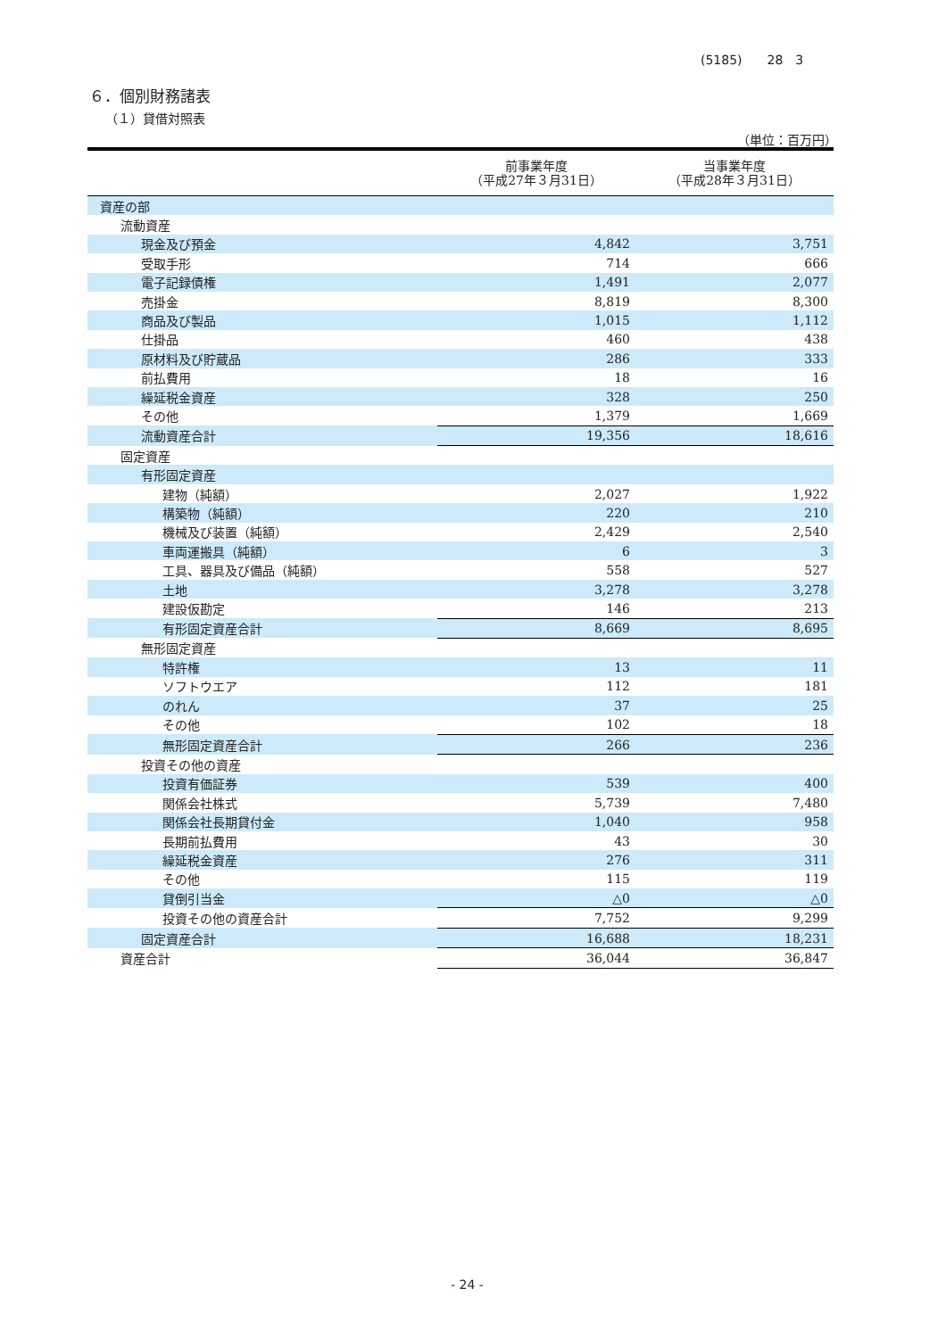(5185)　　28　3
６．個別財務諸表
（１）貸借対照表
（単位：百万円）
| | 前事業年度 （平成27年３月31日） | 当事業年度 （平成28年３月31日） |
| --- | --- | --- |
| 資産の部 | | |
| 流動資産 | | |
| 現金及び預金 | 4,842 | 3,751 |
| 受取手形 | 714 | 666 |
| 電子記録債権 | 1,491 | 2,077 |
| 売掛金 | 8,819 | 8,300 |
| 商品及び製品 | 1,015 | 1,112 |
| 仕掛品 | 460 | 438 |
| 原材料及び貯蔵品 | 286 | 333 |
| 前払費用 | 18 | 16 |
| 繰延税金資産 | 328 | 250 |
| その他 | 1,379 | 1,669 |
| 流動資産合計 | 19,356 | 18,616 |
| 固定資産 | | |
| 有形固定資産 | | |
| 建物（純額） | 2,027 | 1,922 |
| 構築物（純額） | 220 | 210 |
| 機械及び装置（純額） | 2,429 | 2,540 |
| 車両運搬具（純額） | 6 | 3 |
| 工具、器具及び備品（純額） | 558 | 527 |
| 土地 | 3,278 | 3,278 |
| 建設仮勘定 | 146 | 213 |
| 有形固定資産合計 | 8,669 | 8,695 |
| 無形固定資産 | | |
| 特許権 | 13 | 11 |
| ソフトウエア | 112 | 181 |
| のれん | 37 | 25 |
| その他 | 102 | 18 |
| 無形固定資産合計 | 266 | 236 |
| 投資その他の資産 | | |
| 投資有価証券 | 539 | 400 |
| 関係会社株式 | 5,739 | 7,480 |
| 関係会社長期貸付金 | 1,040 | 958 |
| 長期前払費用 | 43 | 30 |
| 繰延税金資産 | 276 | 311 |
| その他 | 115 | 119 |
| 貸倒引当金 | △0 | △0 |
| 投資その他の資産合計 | 7,752 | 9,299 |
| 固定資産合計 | 16,688 | 18,231 |
| 資産合計 | 36,044 | 36,847 |
- 24 -